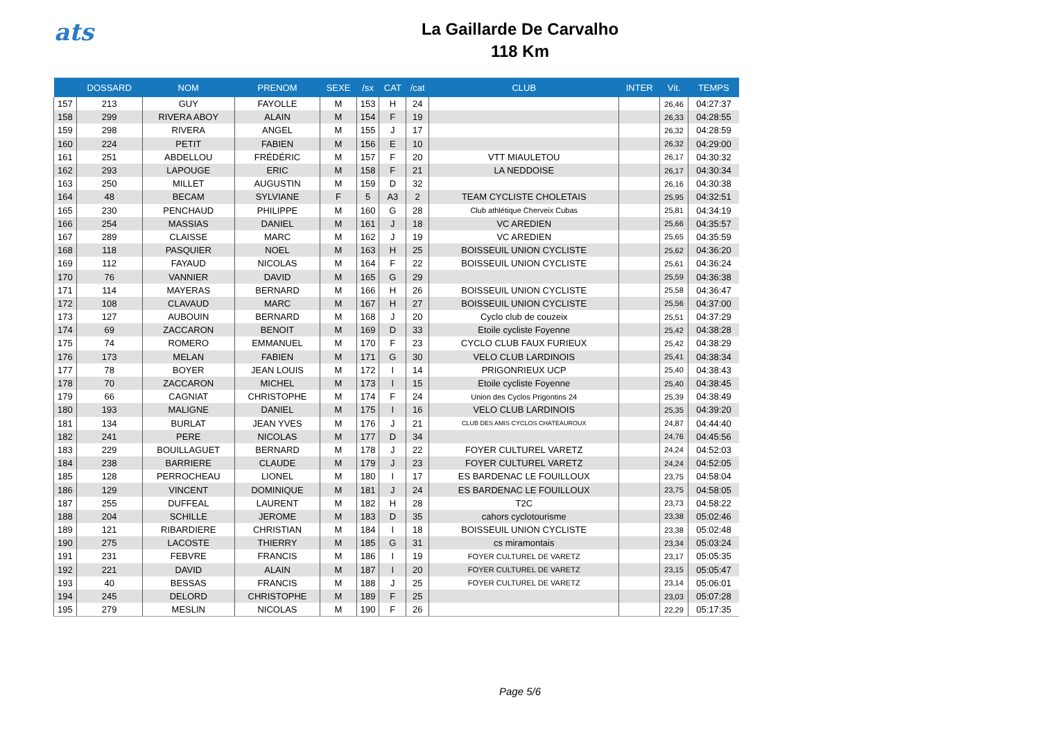ats
La Gaillarde De Carvalho
118 Km
| | DOSSARD | NOM | PRENOM | SEXE | /sx | CAT | /cat | CLUB | INTER | Vit. | TEMPS |
| --- | --- | --- | --- | --- | --- | --- | --- | --- | --- | --- | --- |
| 157 | 213 | GUY | FAYOLLE | M | 153 | H | 24 | | | 26,46 | 04:27:37 |
| 158 | 299 | RIVERA ABOY | ALAIN | M | 154 | F | 19 | | | 26,33 | 04:28:55 |
| 159 | 298 | RIVERA | ANGEL | M | 155 | J | 17 | | | 26,32 | 04:28:59 |
| 160 | 224 | PETIT | FABIEN | M | 156 | E | 10 | | | 26,32 | 04:29:00 |
| 161 | 251 | ABDELLOU | FRÉDÉRIC | M | 157 | F | 20 | VTT MIAULETOU | | 26,17 | 04:30:32 |
| 162 | 293 | LAPOUGE | ERIC | M | 158 | F | 21 | LA NEDDOISE | | 26,17 | 04:30:34 |
| 163 | 250 | MILLET | AUGUSTIN | M | 159 | D | 32 | | | 26,16 | 04:30:38 |
| 164 | 48 | BECAM | SYLVIANE | F | 5 | A3 | 2 | TEAM CYCLISTE CHOLETAIS | | 25,95 | 04:32:51 |
| 165 | 230 | PENCHAUD | PHILIPPE | M | 160 | G | 28 | Club athlétique Cherveix Cubas | | 25,81 | 04:34:19 |
| 166 | 254 | MASSIAS | DANIEL | M | 161 | J | 18 | VC AREDIEN | | 25,66 | 04:35:57 |
| 167 | 289 | CLAISSE | MARC | M | 162 | J | 19 | VC AREDIEN | | 25,65 | 04:35:59 |
| 168 | 118 | PASQUIER | NOEL | M | 163 | H | 25 | BOISSEUIL UNION CYCLISTE | | 25,62 | 04:36:20 |
| 169 | 112 | FAYAUD | NICOLAS | M | 164 | F | 22 | BOISSEUIL UNION CYCLISTE | | 25,61 | 04:36:24 |
| 170 | 76 | VANNIER | DAVID | M | 165 | G | 29 | | | 25,59 | 04:36:38 |
| 171 | 114 | MAYERAS | BERNARD | M | 166 | H | 26 | BOISSEUIL UNION CYCLISTE | | 25,58 | 04:36:47 |
| 172 | 108 | CLAVAUD | MARC | M | 167 | H | 27 | BOISSEUIL UNION CYCLISTE | | 25,56 | 04:37:00 |
| 173 | 127 | AUBOUIN | BERNARD | M | 168 | J | 20 | Cyclo club de couzeix | | 25,51 | 04:37:29 |
| 174 | 69 | ZACCARON | BENOIT | M | 169 | D | 33 | Etoile cycliste Foyenne | | 25,42 | 04:38:28 |
| 175 | 74 | ROMERO | EMMANUEL | M | 170 | F | 23 | CYCLO CLUB FAUX FURIEUX | | 25,42 | 04:38:29 |
| 176 | 173 | MELAN | FABIEN | M | 171 | G | 30 | VELO CLUB LARDINOIS | | 25,41 | 04:38:34 |
| 177 | 78 | BOYER | JEAN LOUIS | M | 172 | I | 14 | PRIGONRIEUX UCP | | 25,40 | 04:38:43 |
| 178 | 70 | ZACCARON | MICHEL | M | 173 | I | 15 | Etoile cycliste Foyenne | | 25,40 | 04:38:45 |
| 179 | 66 | CAGNIAT | CHRISTOPHE | M | 174 | F | 24 | Union des Cyclos Prigontins 24 | | 25,39 | 04:38:49 |
| 180 | 193 | MALIGNE | DANIEL | M | 175 | I | 16 | VELO CLUB LARDINOIS | | 25,35 | 04:39:20 |
| 181 | 134 | BURLAT | JEAN YVES | M | 176 | J | 21 | CLUB DES AMIS CYCLOS CHATEAUROUX | | 24,87 | 04:44:40 |
| 182 | 241 | PERE | NICOLAS | M | 177 | D | 34 | | | 24,76 | 04:45:56 |
| 183 | 229 | BOUILLAGUET | BERNARD | M | 178 | J | 22 | FOYER CULTUREL VARETZ | | 24,24 | 04:52:03 |
| 184 | 238 | BARRIERE | CLAUDE | M | 179 | J | 23 | FOYER CULTUREL VARETZ | | 24,24 | 04:52:05 |
| 185 | 128 | PERROCHEAU | LIONEL | M | 180 | I | 17 | ES BARDENAC LE FOUILLOUX | | 23,75 | 04:58:04 |
| 186 | 129 | VINCENT | DOMINIQUE | M | 181 | J | 24 | ES BARDENAC LE FOUILLOUX | | 23,75 | 04:58:05 |
| 187 | 255 | DUFFEAL | LAURENT | M | 182 | H | 28 | T2C | | 23,73 | 04:58:22 |
| 188 | 204 | SCHILLE | JEROME | M | 183 | D | 35 | cahors cyclotourisme | | 23,38 | 05:02:46 |
| 189 | 121 | RIBARDIERE | CHRISTIAN | M | 184 | I | 18 | BOISSEUIL UNION CYCLISTE | | 23,38 | 05:02:48 |
| 190 | 275 | LACOSTE | THIERRY | M | 185 | G | 31 | cs miramontais | | 23,34 | 05:03:24 |
| 191 | 231 | FEBVRE | FRANCIS | M | 186 | I | 19 | FOYER CULTUREL DE VARETZ | | 23,17 | 05:05:35 |
| 192 | 221 | DAVID | ALAIN | M | 187 | I | 20 | FOYER CULTUREL DE VARETZ | | 23,15 | 05:05:47 |
| 193 | 40 | BESSAS | FRANCIS | M | 188 | J | 25 | FOYER CULTUREL DE VARETZ | | 23,14 | 05:06:01 |
| 194 | 245 | DELORD | CHRISTOPHE | M | 189 | F | 25 | | | 23,03 | 05:07:28 |
| 195 | 279 | MESLIN | NICOLAS | M | 190 | F | 26 | | | 22,29 | 05:17:35 |
Page 5/6